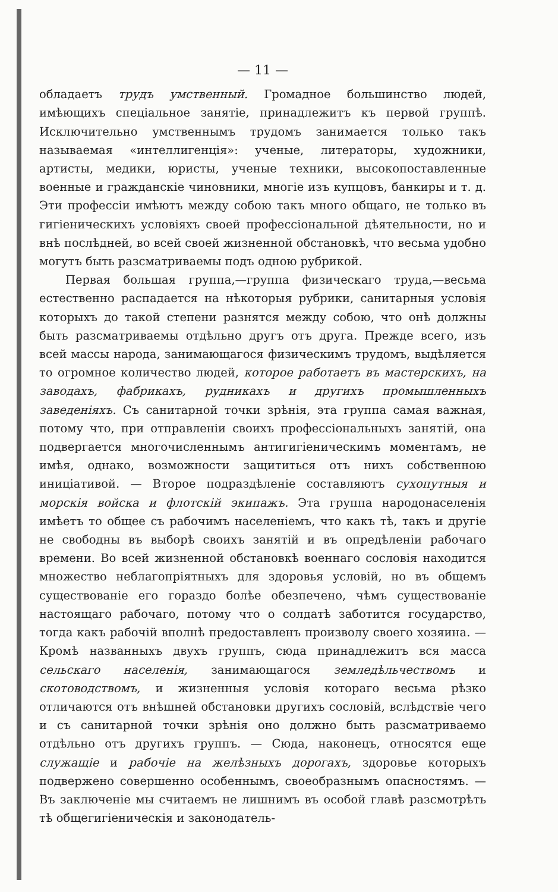— 11 —
обладаетъ трудъ умственный. Громадное большинство людей, имѣющихъ спеціальное занятіе, принадлежитъ къ первой группѣ. Исключительно умственнымъ трудомъ занимается только такъ называемая «интеллигенція»: ученые, литераторы, художники, артисты, медики, юристы, ученые техники, высокопоставленные военные и гражданскіе чиновники, многіе изъ купцовъ, банкиры и т. д. Эти профессіи имѣютъ между собою такъ много общаго, не только въ гигіеническихъ условіяхъ своей профессіональной дѣятельности, но и внѣ послѣдней, во всей своей жизненной обстановкѣ, что весьма удобно могутъ быть разсматриваемы подъ одною рубрикой.
Первая большая группа,—группа физическаго труда,—весьма естественно распадается на нѣкоторыя рубрики, санитарныя условія которыхъ до такой степени разнятся между собою, что онѣ должны быть разсматриваемы отдѣльно другъ отъ друга. Прежде всего, изъ всей массы народа, занимающагося физическимъ трудомъ, выдѣляется то огромное количество людей, которое работаетъ въ мастерскихъ, на заводахъ, фабрикахъ, рудникахъ и другихъ промышленныхъ заведеніяхъ. Съ санитарной точки зрѣнія, эта группа самая важная, потому что, при отправленіи своихъ профессіональныхъ занятій, она подвергается многочисленнымъ антигигіеническимъ моментамъ, не имѣя, однако, возможности защититься отъ нихъ собственною иниціативой. — Второе подраздѣленіе составляютъ сухопутныя и морскія войска и флотскій экипажъ. Эта группа народонаселенія имѣетъ то общее съ рабочимъ населеніемъ, что какъ тѣ, такъ и другіе не свободны въ выборѣ своихъ занятій и въ опредѣленіи рабочаго времени. Во всей жизненной обстановкѣ военнаго сословія находится множество неблагопріятныхъ для здоровья условій, но въ общемъ существованіе его гораздо болѣе обезпечено, чѣмъ существованіе настоящаго рабочаго, потому что о солдатѣ заботится государство, тогда какъ рабочій вполнѣ предоставленъ произволу своего хозяина. — Кромѣ названныхъ двухъ группъ, сюда принадлежитъ вся масса сельскаго населенія, занимающагося земледѣльчествомъ и скотоводствомъ, и жизненныя условія котораго весьма рѣзко отличаются отъ внѣшней обстановки другихъ сословій, вслѣдствіе чего и съ санитарной точки зрѣнія оно должно быть разсматриваемо отдѣльно отъ другихъ группъ. — Сюда, наконецъ, относятся еще служащіе и рабочіе на желѣзныхъ дорогахъ, здоровье которыхъ подвержено совершенно особеннымъ, своеобразнымъ опасностямъ. — Въ заключеніе мы считаемъ не лишнимъ въ особой главѣ разсмотрѣть тѣ общегигіеническія и законодатель-